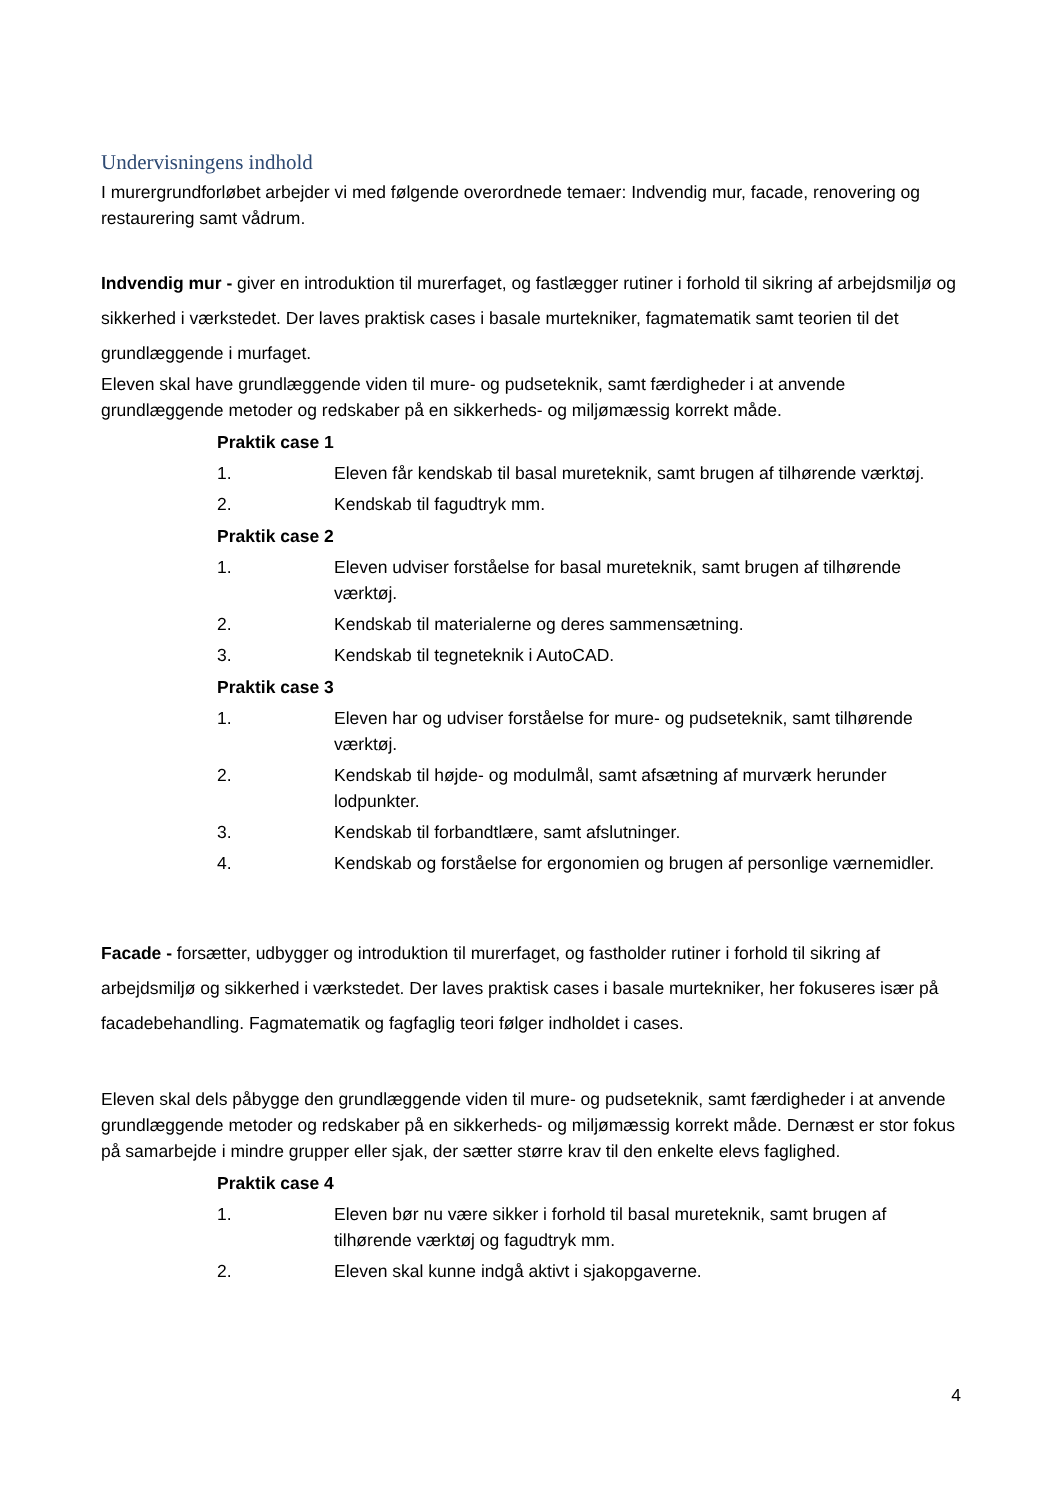Undervisningens indhold
I murergrundforløbet arbejder vi med følgende overordnede temaer: Indvendig mur, facade, renovering og restaurering samt vådrum.
Indvendig mur - giver en introduktion til murerfaget, og fastlægger rutiner i forhold til sikring af arbejdsmiljø og sikkerhed i værkstedet. Der laves praktisk cases i basale murtekniker, fagmatematik samt teorien til det grundlæggende i murfaget.
Eleven skal have grundlæggende viden til mure- og pudseteknik, samt færdigheder i at anvende grundlæggende metoder og redskaber på en sikkerheds- og miljømæssig korrekt måde.
Praktik case 1
1. Eleven får kendskab til basal mureteknik, samt brugen af tilhørende værktøj.
2. Kendskab til fagudtryk mm.
Praktik case 2
1. Eleven udviser forståelse for basal mureteknik, samt brugen af tilhørende værktøj.
2. Kendskab til materialerne og deres sammensætning.
3. Kendskab til tegneteknik i AutoCAD.
Praktik case 3
1. Eleven har og udviser forståelse for mure- og pudseteknik, samt tilhørende værktøj.
2. Kendskab til højde- og modulmål, samt afsætning af murværk herunder lodpunkter.
3. Kendskab til forbandtlære, samt afslutninger.
4. Kendskab og forståelse for ergonomien og brugen af personlige værnemidler.
Facade - forsætter, udbygger og introduktion til murerfaget, og fastholder rutiner i forhold til sikring af arbejdsmiljø og sikkerhed i værkstedet. Der laves praktisk cases i basale murtekniker, her fokuseres især på facadebehandling. Fagmatematik og fagfaglig teori følger indholdet i cases.
Eleven skal dels påbygge den grundlæggende viden til mure- og pudseteknik, samt færdigheder i at anvende grundlæggende metoder og redskaber på en sikkerheds- og miljømæssig korrekt måde. Dernæst er stor fokus på samarbejde i mindre grupper eller sjak, der sætter større krav til den enkelte elevs faglighed.
Praktik case 4
1. Eleven bør nu være sikker i forhold til basal mureteknik, samt brugen af tilhørende værktøj og fagudtryk mm.
2. Eleven skal kunne indgå aktivt i sjakopgaverne.
4